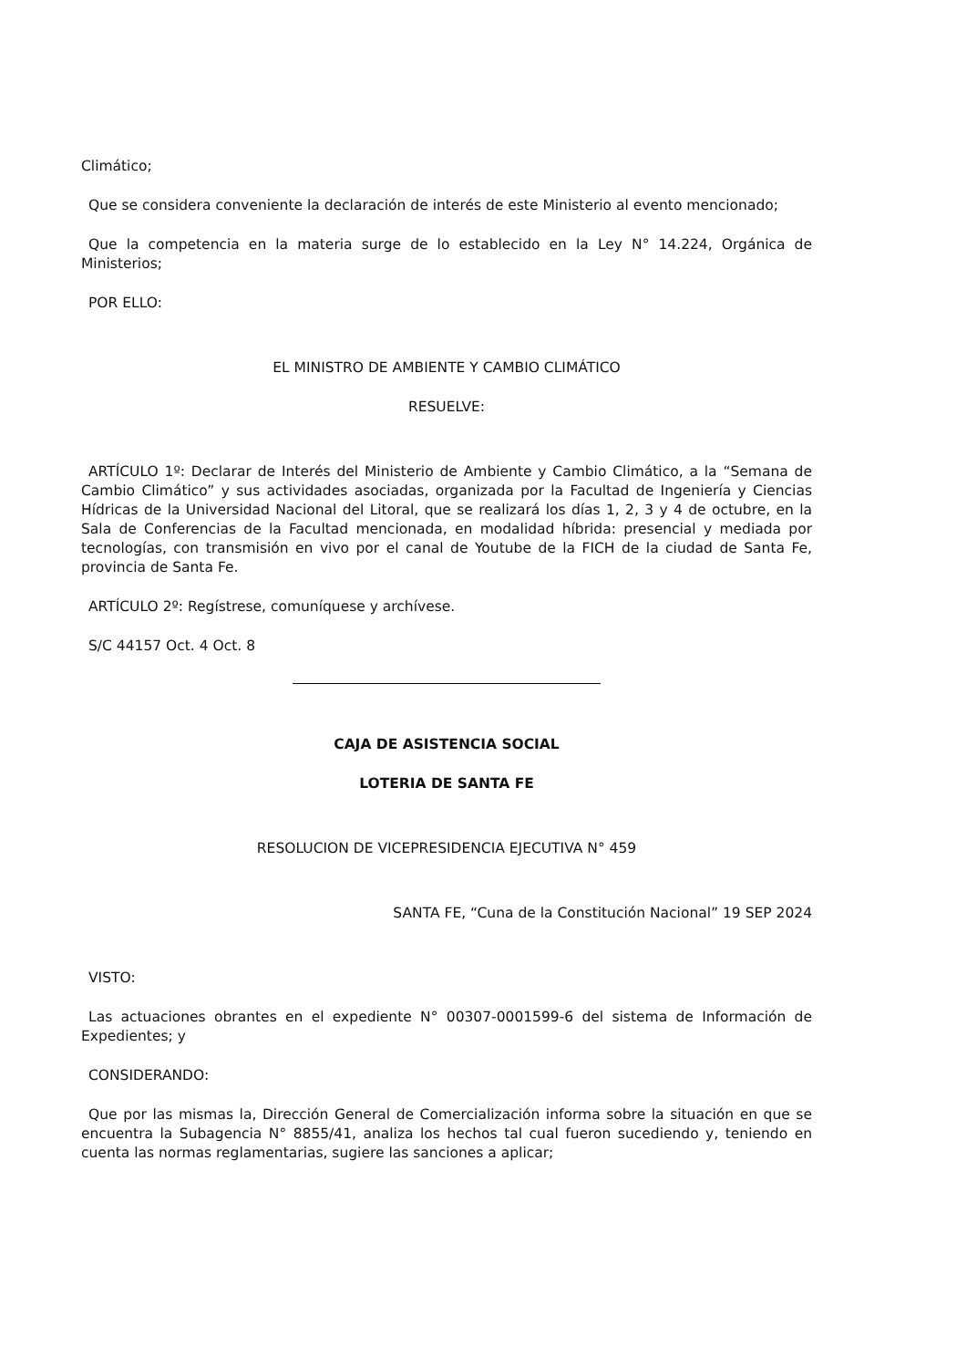Climático;
Que se considera conveniente la declaración de interés de este Ministerio al evento mencionado;
Que la competencia en la materia surge de lo establecido en la Ley N° 14.224, Orgánica de Ministerios;
POR ELLO:
EL MINISTRO DE AMBIENTE Y CAMBIO CLIMÁTICO
RESUELVE:
ARTÍCULO 1º: Declarar de Interés del Ministerio de Ambiente y Cambio Climático, a la “Semana de Cambio Climático” y sus actividades asociadas, organizada por la Facultad de Ingeniería y Ciencias Hídricas de la Universidad Nacional del Litoral, que se realizará los días 1, 2, 3 y 4 de octubre, en la Sala de Conferencias de la Facultad mencionada, en modalidad híbrida: presencial y mediada por tecnologías, con transmisión en vivo por el canal de Youtube de la FICH de la ciudad de Santa Fe, provincia de Santa Fe.
ARTÍCULO 2º: Regístrese, comuníquese y archívese.
S/C 44157 Oct. 4 Oct. 8
CAJA DE ASISTENCIA SOCIAL
LOTERIA DE SANTA FE
RESOLUCION DE VICEPRESIDENCIA EJECUTIVA N° 459
SANTA FE, “Cuna de la Constitución Nacional” 19 SEP 2024
VISTO:
Las actuaciones obrantes en el expediente N° 00307-0001599-6 del sistema de Información de Expedientes; y
CONSIDERANDO:
Que por las mismas la, Dirección General de Comercialización informa sobre la situación en que se encuentra la Subagencia N° 8855/41, analiza los hechos tal cual fueron sucediendo y, teniendo en cuenta las normas reglamentarias, sugiere las sanciones a aplicar;